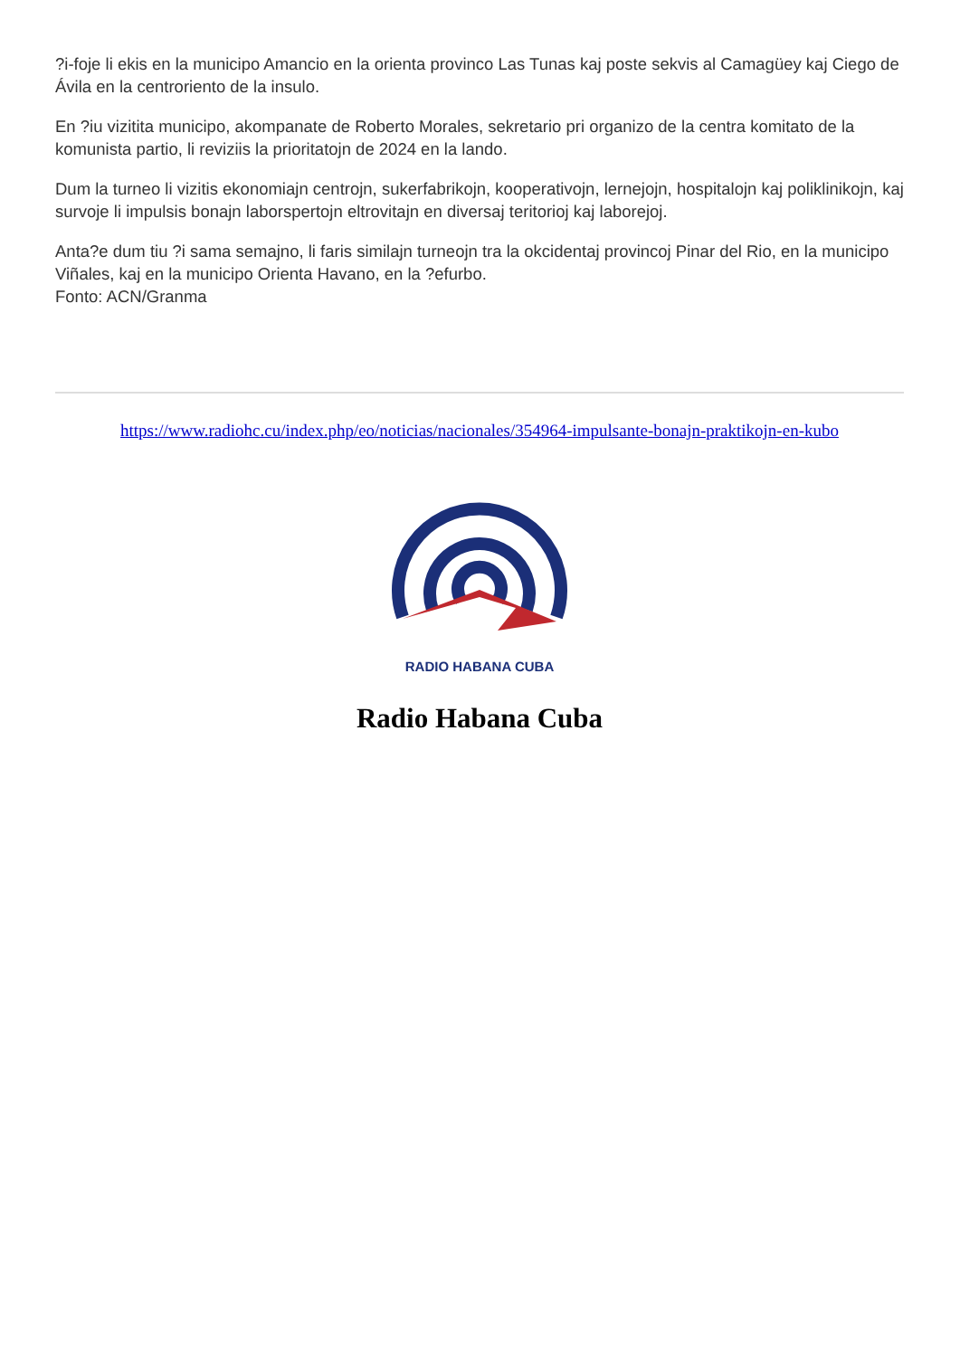?i-foje li ekis en la municipo Amancio en la orienta provinco Las Tunas kaj poste sekvis al Camagüey kaj Ciego de Ávila en la centroriento de la insulo.
En ?iu vizitita municipo, akompanate de Roberto Morales, sekretario pri organizo de la centra komitato de la komunista partio, li reviziis la prioritatojn de 2024 en la lando.
Dum la turneo li vizitis ekonomiajn centrojn, sukerfabrikojn, kooperativojn, lernejojn, hospitalojn kaj poliklinikojn, kaj survoje li impulsis bonajn laborspertojn eltrovitajn en diversaj teritorioj kaj laborejoj.
Anta?e dum tiu ?i sama semajno, li faris similajn turneojn tra la okcidentaj provincoj Pinar del Rio, en la municipo Viñales, kaj en la municipo Orienta Havano, en la ?efurbo.
Fonto: ACN/Granma
https://www.radiohc.cu/index.php/eo/noticias/nacionales/354964-impulsante-bonajn-praktikojn-en-kubo
RADIO HABANA CUBA
Radio Habana Cuba